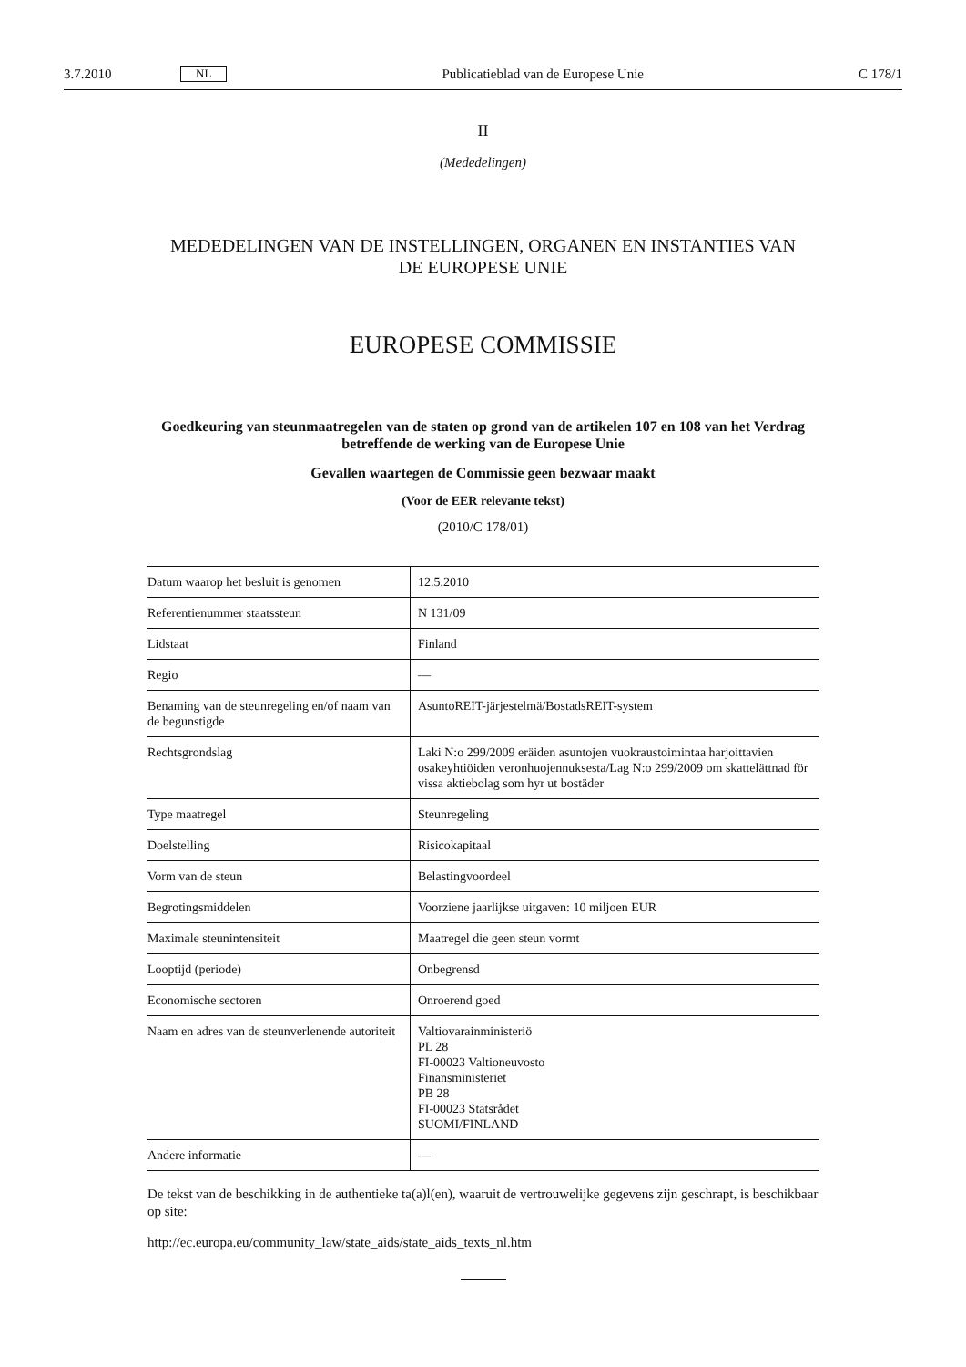3.7.2010 NL Publicatieblad van de Europese Unie C 178/1
II
(Mededelingen)
MEDEDELINGEN VAN DE INSTELLINGEN, ORGANEN EN INSTANTIES VAN
DE EUROPESE UNIE
EUROPESE COMMISSIE
Goedkeuring van steunmaatregelen van de staten op grond van de artikelen 107 en 108 van het Verdrag betreffende de werking van de Europese Unie
Gevallen waartegen de Commissie geen bezwaar maakt
(Voor de EER relevante tekst)
(2010/C 178/01)
| Datum waarop het besluit is genomen | 12.5.2010 |
| Referentienummer staatssteun | N 131/09 |
| Lidstaat | Finland |
| Regio | — |
| Benaming van de steunregeling en/of naam van de begunstigde | AsuntoREIT-järjestelmä/BostadsREIT-system |
| Rechtsgrondslag | Laki N:o 299/2009 eräiden asuntojen vuokraustoimintaa harjoittavien osakeyhtiöiden veronhuojennuksesta/Lag N:o 299/2009 om skattelättnad för vissa aktiebolag som hyr ut bostäder |
| Type maatregel | Steunregeling |
| Doelstelling | Risicokapitaal |
| Vorm van de steun | Belastingvoordeel |
| Begrotingsmiddelen | Voorziene jaarlijkse uitgaven: 10 miljoen EUR |
| Maximale steunintensiteit | Maatregel die geen steun vormt |
| Looptijd (periode) | Onbegrensd |
| Economische sectoren | Onroerend goed |
| Naam en adres van de steunverlenende autoriteit | Valtiovarainministeriö PL 28 FI-00023 Valtioneuvosto Finansministeriet PB 28 FI-00023 Statsrådet SUOMI/FINLAND |
| Andere informatie | — |
De tekst van de beschikking in de authentieke ta(a)l(en), waaruit de vertrouwelijke gegevens zijn geschrapt, is beschikbaar op site:
http://ec.europa.eu/community_law/state_aids/state_aids_texts_nl.htm